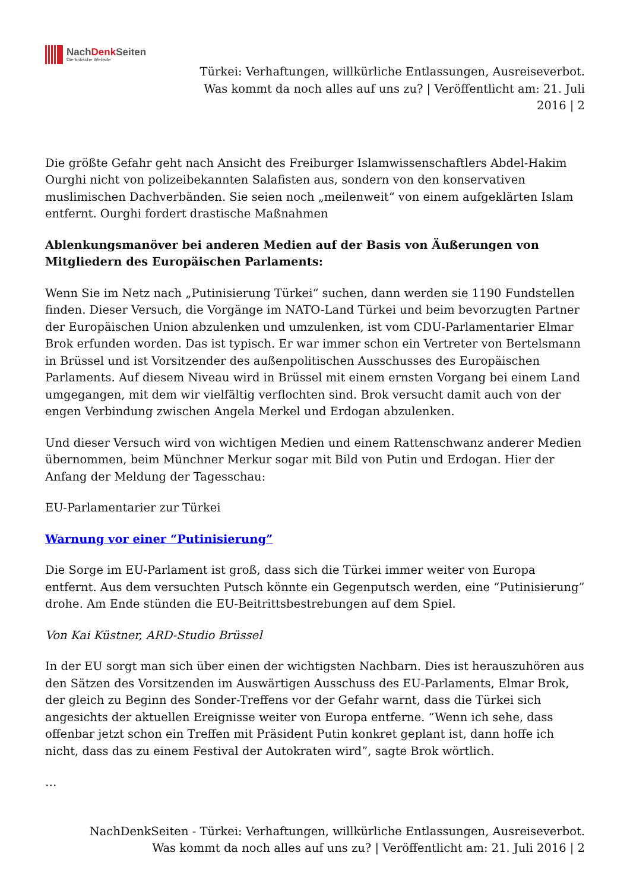NachDenk Seiten
Die kritische Website
Türkei: Verhaftungen, willkürliche Entlassungen, Ausreiseverbot. Was kommt da noch alles auf uns zu? | Veröffentlicht am: 21. Juli 2016 | 2
Die größte Gefahr geht nach Ansicht des Freiburger Islamwissenschaftlers Abdel-Hakim Ourghi nicht von polizeibekannten Salafisten aus, sondern von den konservativen muslimischen Dachverbänden. Sie seien noch „meilenweit“ von einem aufgeklärten Islam entfernt. Ourghi fordert drastische Maßnahmen
Ablenkungsmanöver bei anderen Medien auf der Basis von Äußerungen von Mitgliedern des Europäischen Parlaments:
Wenn Sie im Netz nach „Putinisierung Türkei“ suchen, dann werden sie 1190 Fundstellen finden. Dieser Versuch, die Vorgänge im NATO-Land Türkei und beim bevorzugten Partner der Europäischen Union abzulenken und umzulenken, ist vom CDU-Parlamentarier Elmar Brok erfunden worden. Das ist typisch. Er war immer schon ein Vertreter von Bertelsmann in Brüssel und ist Vorsitzender des außenpolitischen Ausschusses des Europäischen Parlaments. Auf diesem Niveau wird in Brüssel mit einem ernsten Vorgang bei einem Land umgegangen, mit dem wir vielfältig verflochten sind. Brok versucht damit auch von der engen Verbindung zwischen Angela Merkel und Erdogan abzulenken.
Und dieser Versuch wird von wichtigen Medien und einem Rattenschwanz anderer Medien übernommen, beim Münchner Merkur sogar mit Bild von Putin und Erdogan. Hier der Anfang der Meldung der Tagesschau:
EU-Parlamentarier zur Türkei
Warnung vor einer “Putinisierung”
Die Sorge im EU-Parlament ist groß, dass sich die Türkei immer weiter von Europa entfernt. Aus dem versuchten Putsch könnte ein Gegenputsch werden, eine “Putinisierung” drohe. Am Ende stünden die EU-Beitrittsbestrebungen auf dem Spiel.
Von Kai Küstner, ARD-Studio Brüssel
In der EU sorgt man sich über einen der wichtigsten Nachbarn. Dies ist herauszuhören aus den Sätzen des Vorsitzenden im Auswärtigen Ausschuss des EU-Parlaments, Elmar Brok, der gleich zu Beginn des Sonder-Treffens vor der Gefahr warnt, dass die Türkei sich angesichts der aktuellen Ereignisse weiter von Europa entferne. “Wenn ich sehe, dass offenbar jetzt schon ein Treffen mit Präsident Putin konkret geplant ist, dann hoffe ich nicht, dass das zu einem Festival der Autokraten wird”, sagte Brok wörtlich.
…
NachDenkSeiten - Türkei: Verhaftungen, willkürliche Entlassungen, Ausreiseverbot. Was kommt da noch alles auf uns zu? | Veröffentlicht am: 21. Juli 2016 | 2